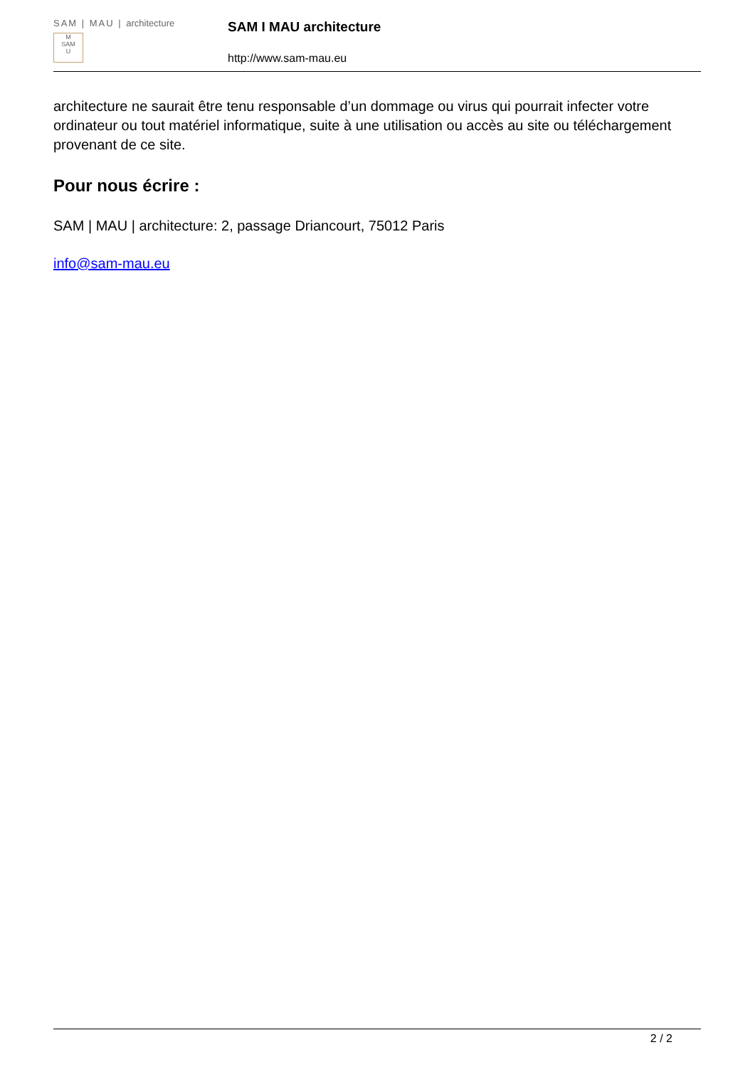SAM | MAU | architecture
M
SAM
U
SAM I MAU architecture
http://www.sam-mau.eu
architecture ne saurait être tenu responsable d’un dommage ou virus qui pourrait infecter votre ordinateur ou tout matériel informatique, suite à une utilisation ou accès au site ou téléchargement provenant de ce site.
Pour nous écrire :
SAM | MAU | architecture: 2, passage Driancourt, 75012 Paris
info@sam-mau.eu
2 / 2